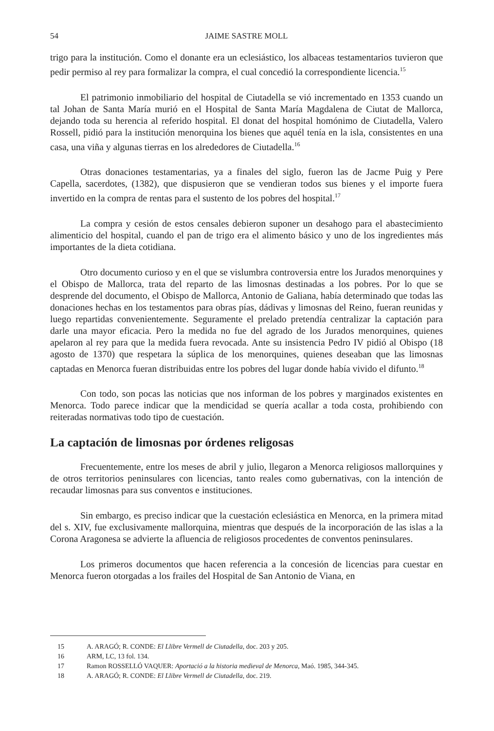54 JAIME SASTRE MOLL
trigo para la institución. Como el donante era un eclesiástico, los albaceas testamentarios tuvieron que pedir permiso al rey para formalizar la compra, el cual concedió la correspondiente licencia.<sup>15</sup>
El patrimonio inmobiliario del hospital de Ciutadella se vió incrementado en 1353 cuando un tal Johan de Santa María murió en el Hospital de Santa María Magdalena de Ciutat de Mallorca, dejando toda su herencia al referido hospital. El donat del hospital homónimo de Ciutadella, Valero Rossell, pidió para la institución menorquina los bienes que aquél tenía en la isla, consistentes en una casa, una viña y algunas tierras en los alrededores de Ciutadella.<sup>16</sup>
Otras donaciones testamentarias, ya a finales del siglo, fueron las de Jacme Puig y Pere Capella, sacerdotes, (1382), que dispusieron que se vendieran todos sus bienes y el importe fuera invertido en la compra de rentas para el sustento de los pobres del hospital.<sup>17</sup>
La compra y cesión de estos censales debieron suponer un desahogo para el abastecimiento alimenticio del hospital, cuando el pan de trigo era el alimento básico y uno de los ingredientes más importantes de la dieta cotidiana.
Otro documento curioso y en el que se vislumbra controversia entre los Jurados menorquines y el Obispo de Mallorca, trata del reparto de las limosnas destinadas a los pobres. Por lo que se desprende del documento, el Obispo de Mallorca, Antonio de Galiana, había determinado que todas las donaciones hechas en los testamentos para obras pías, dádivas y limosnas del Reino, fueran reunidas y luego repartidas convenientemente. Seguramente el prelado pretendía centralizar la captación para darle una mayor eficacia. Pero la medida no fue del agrado de los Jurados menorquines, quienes apelaron al rey para que la medida fuera revocada. Ante su insistencia Pedro IV pidió al Obispo (18 agosto de 1370) que respetara la súplica de los menorquines, quienes deseaban que las limosnas captadas en Menorca fueran distribuidas entre los pobres del lugar donde había vivido el difunto.<sup>18</sup>
Con todo, son pocas las noticias que nos informan de los pobres y marginados existentes en Menorca. Todo parece indicar que la mendicidad se quería acallar a toda costa, prohibiendo con reiteradas normativas todo tipo de cuestación.
La captación de limosnas por órdenes religosas
Frecuentemente, entre los meses de abril y julio, llegaron a Menorca religiosos mallorquines y de otros territorios peninsulares con licencias, tanto reales como gubernativas, con la intención de recaudar limosnas para sus conventos e instituciones.
Sin embargo, es preciso indicar que la cuestación eclesiástica en Menorca, en la primera mitad del s. XIV, fue exclusivamente mallorquina, mientras que después de la incorporación de las islas a la Corona Aragonesa se advierte la afluencia de religiosos procedentes de conventos peninsulares.
Los primeros documentos que hacen referencia a la concesión de licencias para cuestar en Menorca fueron otorgadas a los frailes del Hospital de San Antonio de Viana, en
15 A. ARAGÓ; R. CONDE: El Llibre Vermell de Ciutadella, doc. 203 y 205.
16 ARM, LC, 13 fol. 134.
17 Ramon ROSSELLÓ VAQUER: Aportació a la historia medieval de Menorca, Maó. 1985, 344-345.
18 A. ARAGÓ; R. CONDE: El Llibre Vermell de Ciutadella, doc. 219.